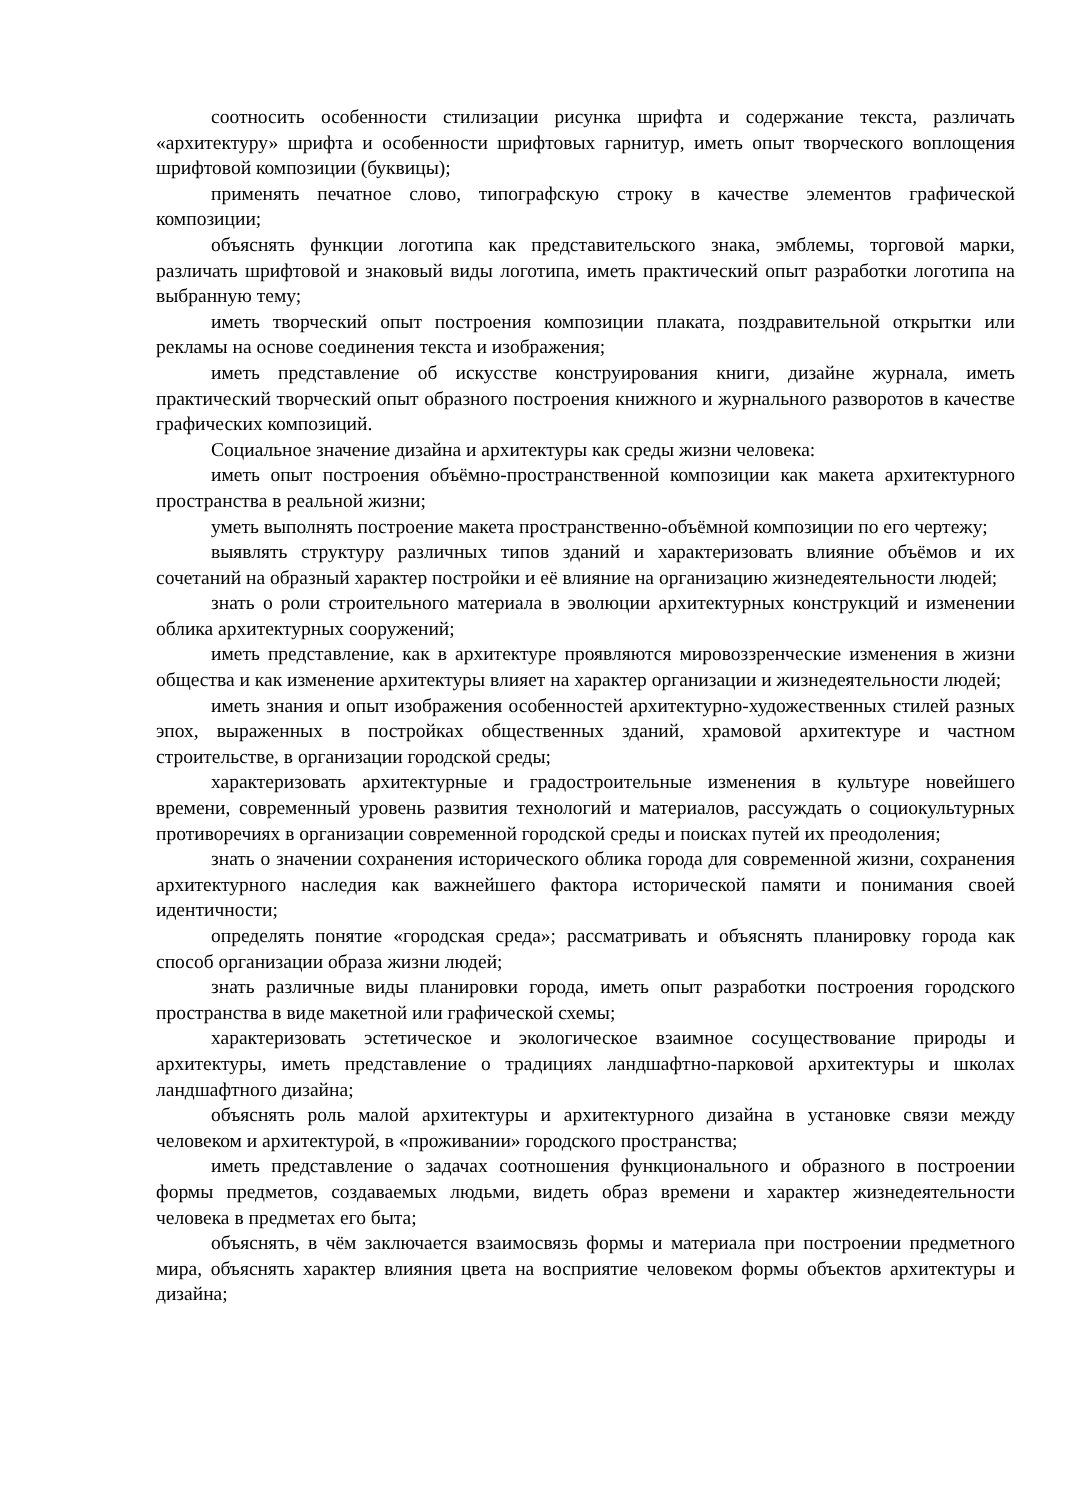соотносить особенности стилизации рисунка шрифта и содержание текста, различать «архитектуру» шрифта и особенности шрифтовых гарнитур, иметь опыт творческого воплощения шрифтовой композиции (буквицы);
применять печатное слово, типографскую строку в качестве элементов графической композиции;
объяснять функции логотипа как представительского знака, эмблемы, торговой марки, различать шрифтовой и знаковый виды логотипа, иметь практический опыт разработки логотипа на выбранную тему;
иметь творческий опыт построения композиции плаката, поздравительной открытки или рекламы на основе соединения текста и изображения;
иметь представление об искусстве конструирования книги, дизайне журнала, иметь практический творческий опыт образного построения книжного и журнального разворотов в качестве графических композиций.
Социальное значение дизайна и архитектуры как среды жизни человека:
иметь опыт построения объёмно-пространственной композиции как макета архитектурного пространства в реальной жизни;
уметь выполнять построение макета пространственно-объёмной композиции по его чертежу;
выявлять структуру различных типов зданий и характеризовать влияние объёмов и их сочетаний на образный характер постройки и её влияние на организацию жизнедеятельности людей;
знать о роли строительного материала в эволюции архитектурных конструкций и изменении облика архитектурных сооружений;
иметь представление, как в архитектуре проявляются мировоззренческие изменения в жизни общества и как изменение архитектуры влияет на характер организации и жизнедеятельности людей;
иметь знания и опыт изображения особенностей архитектурно-художественных стилей разных эпох, выраженных в постройках общественных зданий, храмовой архитектуре и частном строительстве, в организации городской среды;
характеризовать архитектурные и градостроительные изменения в культуре новейшего времени, современный уровень развития технологий и материалов, рассуждать о социокультурных противоречиях в организации современной городской среды и поисках путей их преодоления;
знать о значении сохранения исторического облика города для современной жизни, сохранения архитектурного наследия как важнейшего фактора исторической памяти и понимания своей идентичности;
определять понятие «городская среда»; рассматривать и объяснять планировку города как способ организации образа жизни людей;
знать различные виды планировки города, иметь опыт разработки построения городского пространства в виде макетной или графической схемы;
характеризовать эстетическое и экологическое взаимное сосуществование природы и архитектуры, иметь представление о традициях ландшафтно-парковой архитектуры и школах ландшафтного дизайна;
объяснять роль малой архитектуры и архитектурного дизайна в установке связи между человеком и архитектурой, в «проживании» городского пространства;
иметь представление о задачах соотношения функционального и образного в построении формы предметов, создаваемых людьми, видеть образ времени и характер жизнедеятельности человека в предметах его быта;
объяснять, в чём заключается взаимосвязь формы и материала при построении предметного мира, объяснять характер влияния цвета на восприятие человеком формы объектов архитектуры и дизайна;